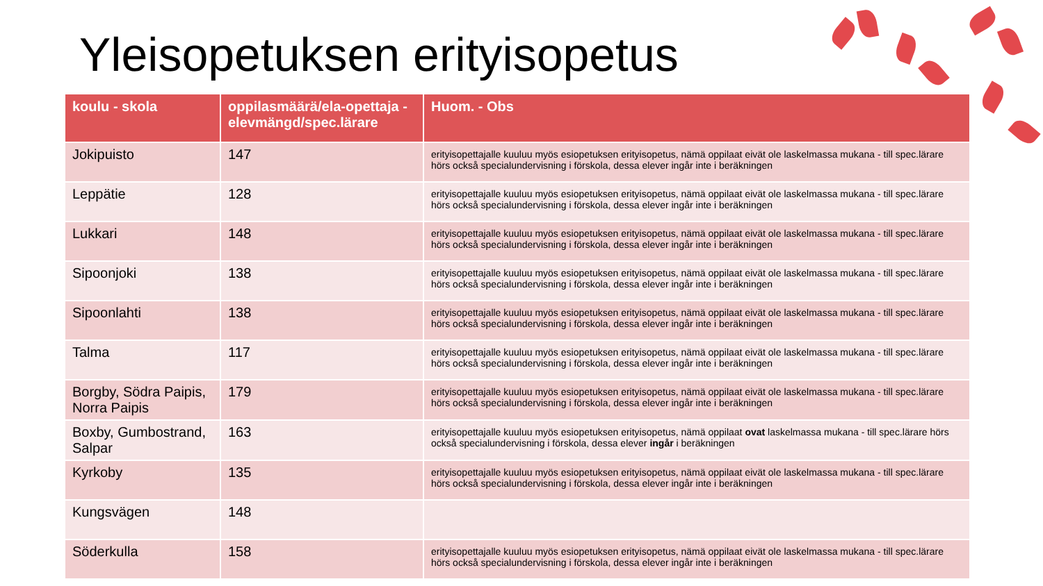Yleisopetuksen erityisopetus
| koulu - skola | oppilasmäärä/ela-opettaja - elevmängd/spec.lärare | Huom. - Obs |
| --- | --- | --- |
| Jokipuisto | 147 | erityisopettajalle kuuluu myös esiopetuksen erityisopetus, nämä oppilaat eivät ole laskelmassa mukana - till spec.lärare hörs också specialundervisning i förskola, dessa elever ingår inte i beräkningen |
| Leppätie | 128 | erityisopettajalle kuuluu myös esiopetuksen erityisopetus, nämä oppilaat eivät ole laskelmassa mukana - till spec.lärare hörs också specialundervisning i förskola, dessa elever ingår inte i beräkningen |
| Lukkari | 148 | erityisopettajalle kuuluu myös esiopetuksen erityisopetus, nämä oppilaat eivät ole laskelmassa mukana - till spec.lärare hörs också specialundervisning i förskola, dessa elever ingår inte i beräkningen |
| Sipoonjoki | 138 | erityisopettajalle kuuluu myös esiopetuksen erityisopetus, nämä oppilaat eivät ole laskelmassa mukana - till spec.lärare hörs också specialundervisning i förskola, dessa elever ingår inte i beräkningen |
| Sipoonlahti | 138 | erityisopettajalle kuuluu myös esiopetuksen erityisopetus, nämä oppilaat eivät ole laskelmassa mukana - till spec.lärare hörs också specialundervisning i förskola, dessa elever ingår inte i beräkningen |
| Talma | 117 | erityisopettajalle kuuluu myös esiopetuksen erityisopetus, nämä oppilaat eivät ole laskelmassa mukana - till spec.lärare hörs också specialundervisning i förskola, dessa elever ingår inte i beräkningen |
| Borgby, Södra Paipis, Norra Paipis | 179 | erityisopettajalle kuuluu myös esiopetuksen erityisopetus, nämä oppilaat eivät ole laskelmassa mukana - till spec.lärare hörs också specialundervisning i förskola, dessa elever ingår inte i beräkningen |
| Boxby, Gumbostrand, Salpar | 163 | erityisopettajalle kuuluu myös esiopetuksen erityisopetus, nämä oppilaat ovat laskelmassa mukana - till spec.lärare hörs också specialundervisning i förskola, dessa elever ingår i beräkningen |
| Kyrkoby | 135 | erityisopettajalle kuuluu myös esiopetuksen erityisopetus, nämä oppilaat eivät ole laskelmassa mukana - till spec.lärare hörs också specialundervisning i förskola, dessa elever ingår inte i beräkningen |
| Kungsvägen | 148 | |
| Söderkulla | 158 | erityisopettajalle kuuluu myös esiopetuksen erityisopetus, nämä oppilaat eivät ole laskelmassa mukana - till spec.lärare hörs också specialundervisning i förskola, dessa elever ingår inte i beräkningen |